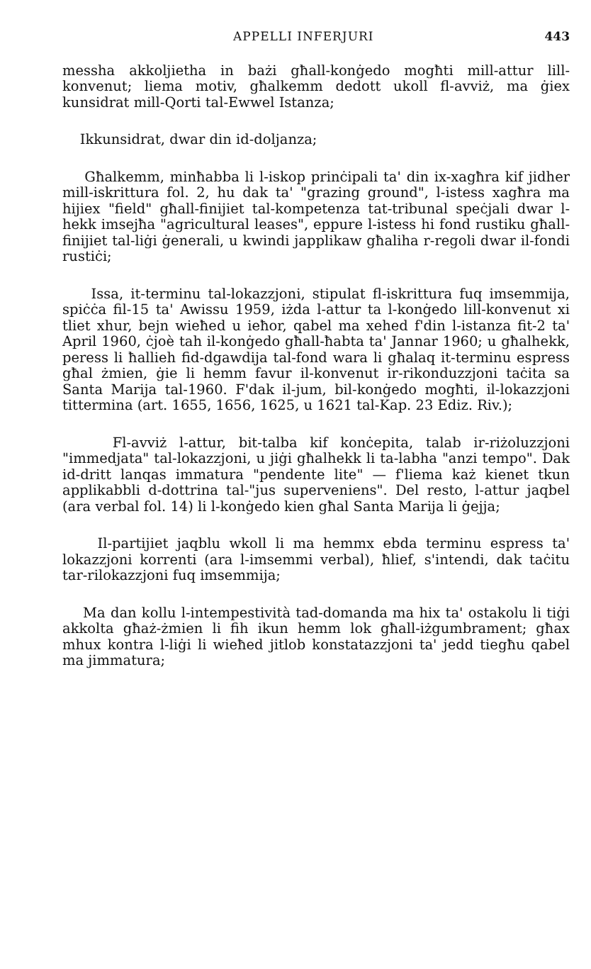APPELLI INFERJURI 443
messha akkoljietha in bażi għall-konġedo mogħti mill-attur lill-konvenut; liema motiv, għalkemm dedott ukoll fl-avviż, ma ġiex kunsidrat mill-Qorti tal-Ewwel Istanza;
Ikkunsidrat, dwar din id-doljanza;
Għalkemm, minħabba li l-iskop prinċipali ta' din ix-xagħra kif jidher mill-iskrittura fol. 2, hu dak ta' "grazing ground", l-istess xagħra ma hijiex "field" għall-finijiet tal-kompetenza tat-tribunal speċjali dwar l-hekk imsejħa "agricultural leases", eppure l-istess hi fond rustiku għall-finijiet tal-liġi ġenerali, u kwindi japplikaw għaliha r-regoli dwar il-fondi rustiċi;
Issa, it-terminu tal-lokazzjoni, stipulat fl-iskrittura fuq imsemmija, spiċċa fil-15 ta' Awissu 1959, iżda l-attur ta l-konġedo lill-konvenut xi tliet xhur, bejn wieħed u ieħor, qabel ma xehed f'din l-istanza fit-2 ta' April 1960, ċjoè tah il-konġedo għall-ħabta ta' Jannar 1960; u għalhekk, peress li ħallieh fid-dgawdija tal-fond wara li għalaq it-terminu espress għal żmien, ġie li hemm favur il-konvenut ir-rikonduzzjoni taċita sa Santa Marija tal-1960. F'dak il-jum, bil-konġedo mogħti, il-lokazzjoni tittermina (art. 1655, 1656, 1625, u 1621 tal-Kap. 23 Ediz. Riv.);
Fl-avviż l-attur, bit-talba kif konċepita, talab ir-riżoluzzjoni "immedjata" tal-lokazzjoni, u jiġi għalhekk li ta-labha "anzi tempo". Dak id-dritt lanqas immatura "pendente lite" — f'liema każ kienet tkun applikabbli d-dottrina tal-"jus superveniens". Del resto, l-attur jaqbel (ara verbal fol. 14) li l-konġedo kien għal Santa Marija li ġejja;
Il-partijiet jaqblu wkoll li ma hemmx ebda terminu espress ta' lokazzjoni korrenti (ara l-imsemmi verbal), ħlief, s'intendi, dak taċitu tar-rilokazzjoni fuq imsemmija;
Ma dan kollu l-intempestività tad-domanda ma hix ta' ostakolu li tiġi akkolta għaż-żmien li fih ikun hemm lok għall-iżgumbrament; għax mhux kontra l-liġi li wieħed jitlob konstatazzjoni ta' jedd tiegħu qabel ma jimmatura;